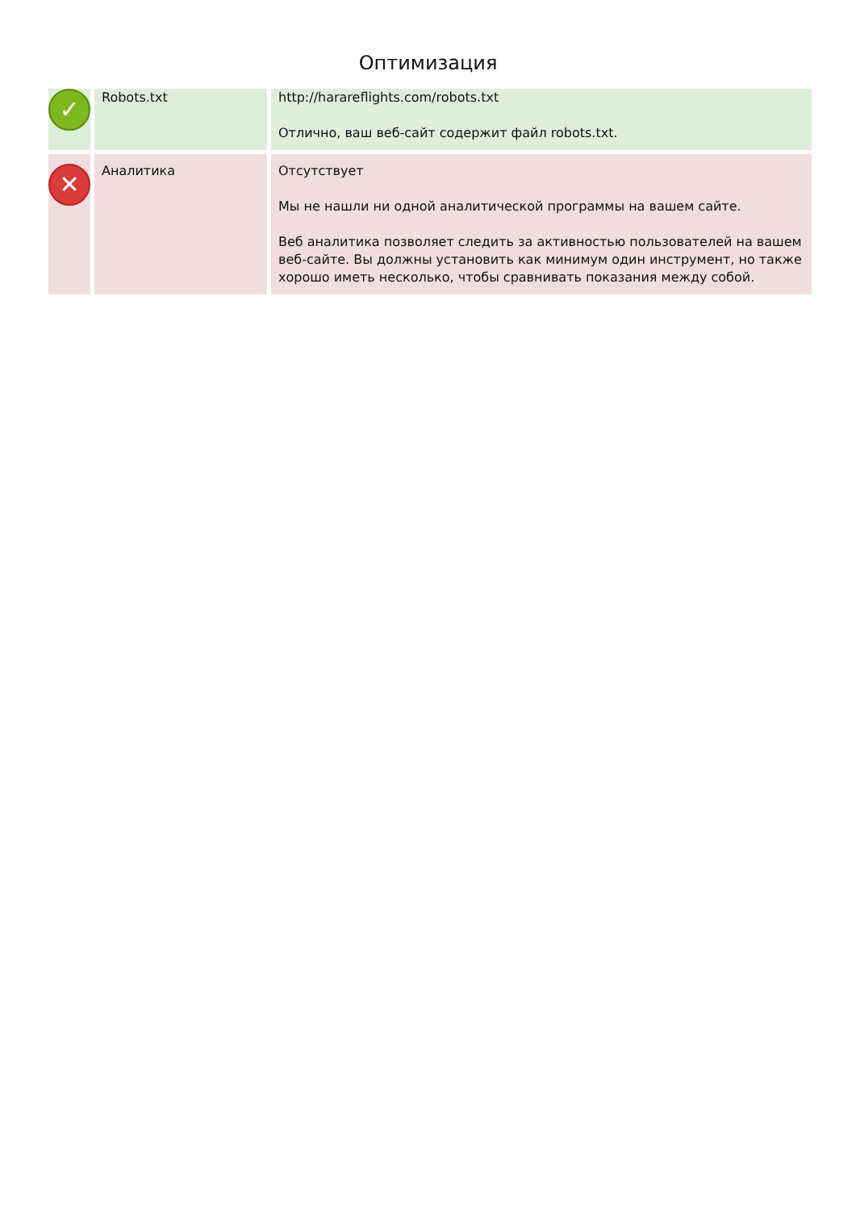Оптимизация
| ✓ | Robots.txt | http://harareflights.com/robots.txt Отлично, ваш веб-сайт содержит файл robots.txt. |
| ✕ | Аналитика | Отсутствует Мы не нашли ни одной аналитической программы на вашем сайте. Веб аналитика позволяет следить за активностью пользователей на вашем веб-сайте. Вы должны установить как минимум один инструмент, но также хорошо иметь несколько, чтобы сравнивать показания между собой. |